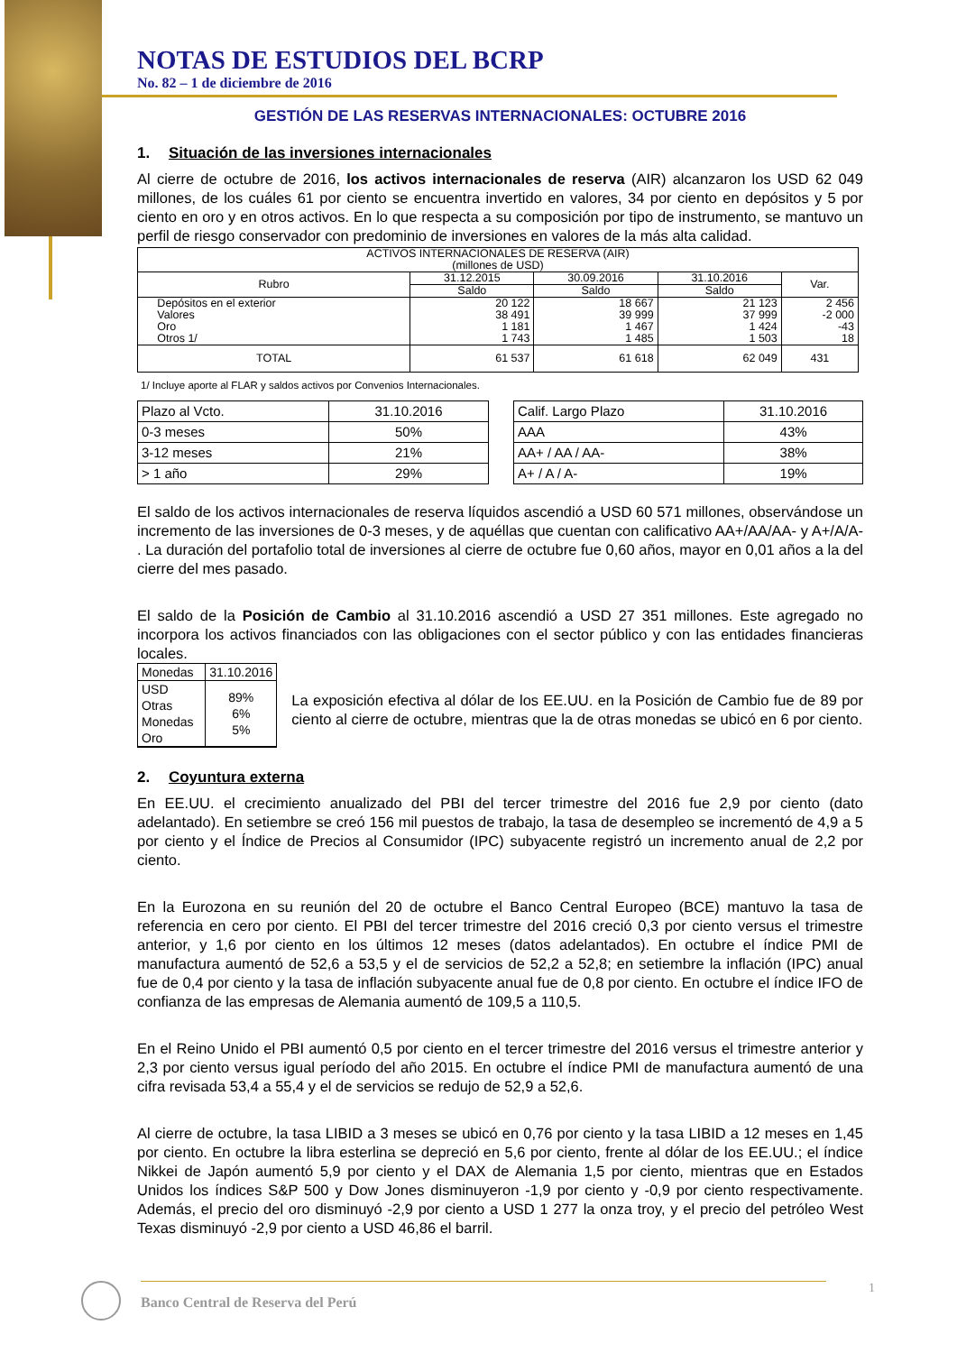NOTAS DE ESTUDIOS DEL BCRP
No. 82 – 1 de diciembre de 2016
GESTIÓN DE LAS RESERVAS INTERNACIONALES: OCTUBRE 2016
1. Situación de las inversiones internacionales
Al cierre de octubre de 2016, los activos internacionales de reserva (AIR) alcanzaron los USD 62 049 millones, de los cuáles 61 por ciento se encuentra invertido en valores, 34 por ciento en depósitos y 5 por ciento en oro y en otros activos. En lo que respecta a su composición por tipo de instrumento, se mantuvo un perfil de riesgo conservador con predominio de inversiones en valores de la más alta calidad.
| ACTIVOS INTERNACIONALES DE RESERVA (AIR) (millones de USD) | | | | |
| --- | --- | --- | --- | --- |
| Rubro | 31.12.2015 | 30.09.2016 | 31.10.2016 | Var. |
| | Saldo | Saldo | Saldo | |
| Depósitos en el exterior Valores Oro Otros 1/ | 20 122 38 491 1 181 1 743 | 18 667 39 999 1 467 1 485 | 21 123 37 999 1 424 1 503 | 2 456 -2 000 -43 18 |
| TOTAL | 61 537 | 61 618 | 62 049 | 431 |
1/ Incluye aporte al FLAR y saldos activos por Convenios Internacionales.
| Plazo al Vcto. | 31.10.2016 |
| 0-3 meses | 50% |
| 3-12 meses | 21% |
| > 1 año | 29% |
| Calif. Largo Plazo | 31.10.2016 |
| AAA | 43% |
| AA+ / AA / AA- | 38% |
| A+ / A / A- | 19% |
El saldo de los activos internacionales de reserva líquidos ascendió a USD 60 571 millones, observándose un incremento de las inversiones de 0-3 meses, y de aquéllas que cuentan con calificativo AA+/AA/AA- y A+/A/A- . La duración del portafolio total de inversiones al cierre de octubre fue 0,60 años, mayor en 0,01 años a la del cierre del mes pasado.
El saldo de la Posición de Cambio al 31.10.2016 ascendió a USD 27 351 millones. Este agregado no incorpora los activos financiados con las obligaciones con el sector público y con las entidades financieras locales.
| Monedas | 31.10.2016 |
| USD Otras Monedas Oro | 89% 6% 5% |
La exposición efectiva al dólar de los EE.UU. en la Posición de Cambio fue de 89 por ciento al cierre de octubre, mientras que la de otras monedas se ubicó en 6 por ciento.
2. Coyuntura externa
En EE.UU. el crecimiento anualizado del PBI del tercer trimestre del 2016 fue 2,9 por ciento (dato adelantado). En setiembre se creó 156 mil puestos de trabajo, la tasa de desempleo se incrementó de 4,9 a 5 por ciento y el Índice de Precios al Consumidor (IPC) subyacente registró un incremento anual de 2,2 por ciento.
En la Eurozona en su reunión del 20 de octubre el Banco Central Europeo (BCE) mantuvo la tasa de referencia en cero por ciento. El PBI del tercer trimestre del 2016 creció 0,3 por ciento versus el trimestre anterior, y 1,6 por ciento en los últimos 12 meses (datos adelantados). En octubre el índice PMI de manufactura aumentó de 52,6 a 53,5 y el de servicios de 52,2 a 52,8; en setiembre la inflación (IPC) anual fue de 0,4 por ciento y la tasa de inflación subyacente anual fue de 0,8 por ciento. En octubre el índice IFO de confianza de las empresas de Alemania aumentó de 109,5 a 110,5.
En el Reino Unido el PBI aumentó 0,5 por ciento en el tercer trimestre del 2016 versus el trimestre anterior y 2,3 por ciento versus igual período del año 2015. En octubre el índice PMI de manufactura aumentó de una cifra revisada 53,4 a 55,4 y el de servicios se redujo de 52,9 a 52,6.
Al cierre de octubre, la tasa LIBID a 3 meses se ubicó en 0,76 por ciento y la tasa LIBID a 12 meses en 1,45 por ciento. En octubre la libra esterlina se depreció en 5,6 por ciento, frente al dólar de los EE.UU.; el índice Nikkei de Japón aumentó 5,9 por ciento y el DAX de Alemania 1,5 por ciento, mientras que en Estados Unidos los índices S&P 500 y Dow Jones disminuyeron -1,9 por ciento y -0,9 por ciento respectivamente. Además, el precio del oro disminuyó -2,9 por ciento a USD 1 277 la onza troy, y el precio del petróleo West Texas disminuyó -2,9 por ciento a USD 46,86 el barril.
Banco Central de Reserva del Perú
1